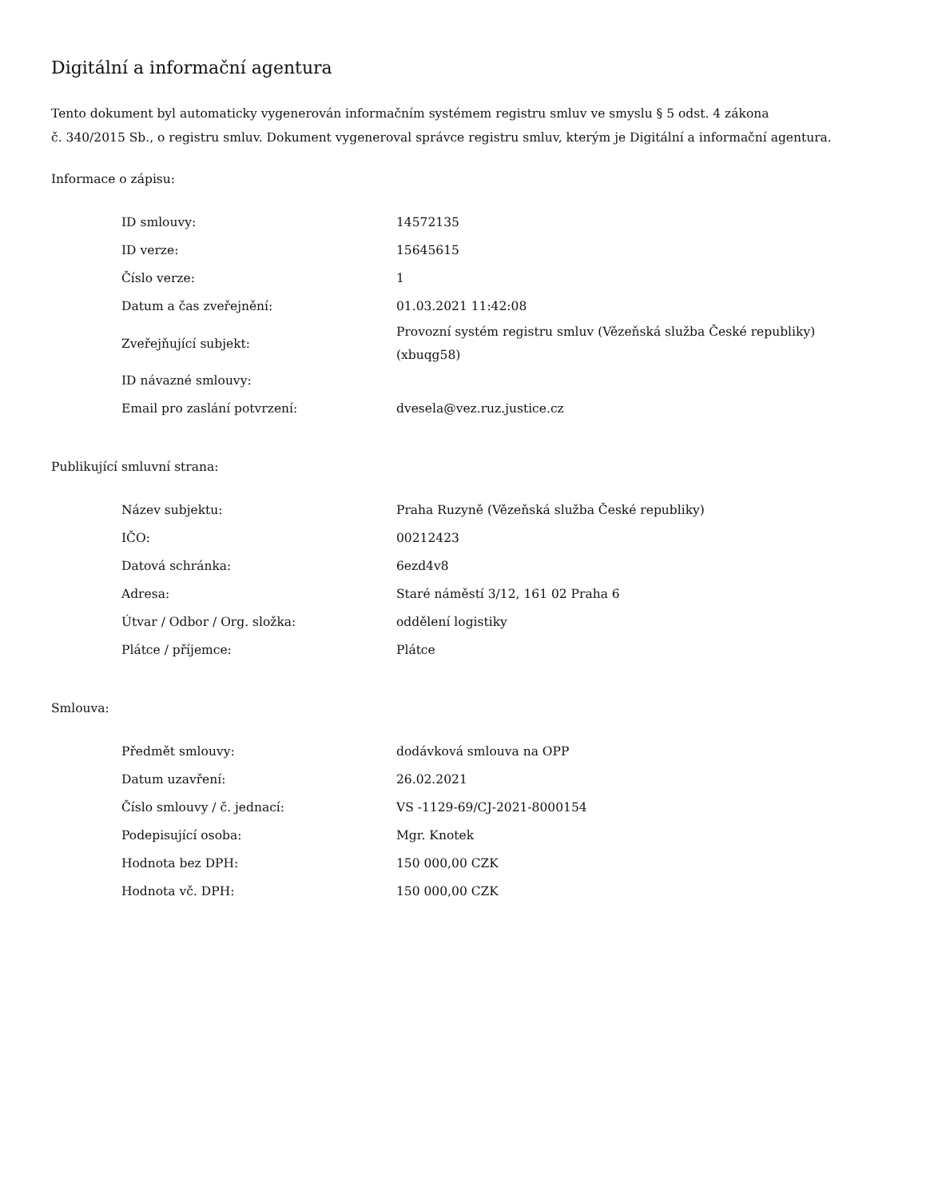Digitální a informační agentura
Tento dokument byl automaticky vygenerován informačním systémem registru smluv ve smyslu § 5 odst. 4 zákona
č. 340/2015 Sb., o registru smluv. Dokument vygeneroval správce registru smluv, kterým je Digitální a informační agentura.
Informace o zápisu:
| ID smlouvy: | 14572135 |
| ID verze: | 15645615 |
| Číslo verze: | 1 |
| Datum a čas zveřejnění: | 01.03.2021 11:42:08 |
| Zveřejňující subjekt: | Provozní systém registru smluv (Vězeňská služba České republiky) (xbuqg58) |
| ID návazné smlouvy: | |
| Email pro zaslání potvrzení: | dvesela@vez.ruz.justice.cz |
Publikující smluvní strana:
| Název subjektu: | Praha Ruzyně (Vězeňská služba České republiky) |
| IČO: | 00212423 |
| Datová schránka: | 6ezd4v8 |
| Adresa: | Staré náměstí 3/12, 161 02 Praha 6 |
| Útvar / Odbor / Org. složka: | oddělení logistiky |
| Plátce / příjemce: | Plátce |
Smlouva:
| Předmět smlouvy: | dodávková smlouva na OPP |
| Datum uzavření: | 26.02.2021 |
| Číslo smlouvy / č. jednací: | VS -1129-69/CJ-2021-8000154 |
| Podepisující osoba: | Mgr. Knotek |
| Hodnota bez DPH: | 150 000,00 CZK |
| Hodnota vč. DPH: | 150 000,00 CZK |